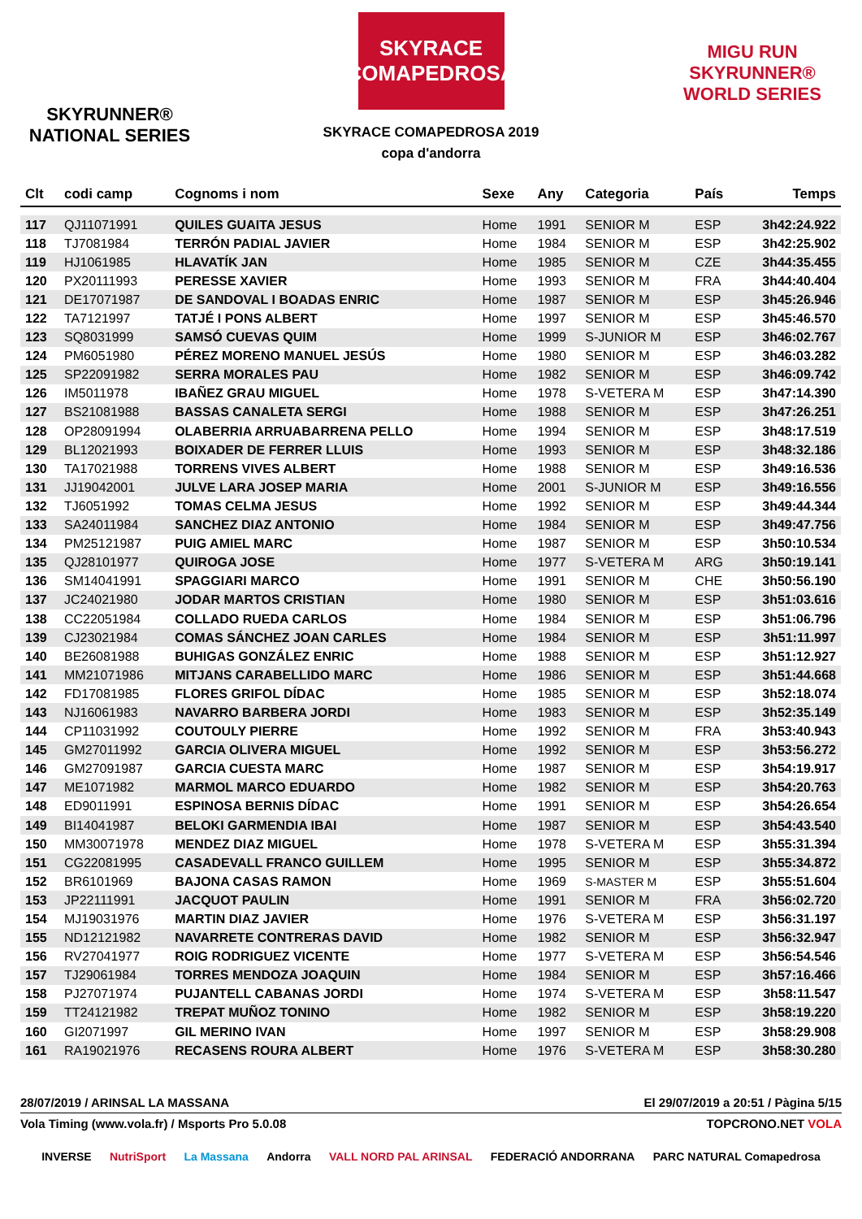SKYRUNNER®
NATIONAL SERIES
SKYRACE COMAPEDROSA
SKYRACE COMAPEDROSA 2019
copa d'andorra
MIGU RUN
SKYRUNNER®
WORLD SERIES
| Clt | codi camp | Cognoms i nom | Sexe | Any | Categoria | País | Temps |
| --- | --- | --- | --- | --- | --- | --- | --- |
| 117 | QJ11071991 | QUILES GUAITA JESUS | Home | 1991 | SENIOR M | ESP | 3h42:24.922 |
| 118 | TJ7081984 | TERRÓN PADIAL JAVIER | Home | 1984 | SENIOR M | ESP | 3h42:25.902 |
| 119 | HJ1061985 | HLAVATÍK JAN | Home | 1985 | SENIOR M | CZE | 3h44:35.455 |
| 120 | PX20111993 | PERESSE XAVIER | Home | 1993 | SENIOR M | FRA | 3h44:40.404 |
| 121 | DE17071987 | DE SANDOVAL I BOADAS ENRIC | Home | 1987 | SENIOR M | ESP | 3h45:26.946 |
| 122 | TA7121997 | TATJÉ I PONS ALBERT | Home | 1997 | SENIOR M | ESP | 3h45:46.570 |
| 123 | SQ8031999 | SAMSÓ CUEVAS QUIM | Home | 1999 | S-JUNIOR M | ESP | 3h46:02.767 |
| 124 | PM6051980 | PÉREZ MORENO MANUEL JESÚS | Home | 1980 | SENIOR M | ESP | 3h46:03.282 |
| 125 | SP22091982 | SERRA MORALES PAU | Home | 1982 | SENIOR M | ESP | 3h46:09.742 |
| 126 | IM5011978 | IBAÑEZ GRAU MIGUEL | Home | 1978 | S-VETERA M | ESP | 3h47:14.390 |
| 127 | BS21081988 | BASSAS CANALETA SERGI | Home | 1988 | SENIOR M | ESP | 3h47:26.251 |
| 128 | OP28091994 | OLABERRIA ARRUABARRENA PELLO | Home | 1994 | SENIOR M | ESP | 3h48:17.519 |
| 129 | BL12021993 | BOIXADER DE FERRER LLUIS | Home | 1993 | SENIOR M | ESP | 3h48:32.186 |
| 130 | TA17021988 | TORRENS VIVES ALBERT | Home | 1988 | SENIOR M | ESP | 3h49:16.536 |
| 131 | JJ19042001 | JULVE LARA JOSEP MARIA | Home | 2001 | S-JUNIOR M | ESP | 3h49:16.556 |
| 132 | TJ6051992 | TOMAS CELMA JESUS | Home | 1992 | SENIOR M | ESP | 3h49:44.344 |
| 133 | SA24011984 | SANCHEZ DIAZ ANTONIO | Home | 1984 | SENIOR M | ESP | 3h49:47.756 |
| 134 | PM25121987 | PUIG AMIEL MARC | Home | 1987 | SENIOR M | ESP | 3h50:10.534 |
| 135 | QJ28101977 | QUIROGA JOSE | Home | 1977 | S-VETERA M | ARG | 3h50:19.141 |
| 136 | SM14041991 | SPAGGIARI MARCO | Home | 1991 | SENIOR M | CHE | 3h50:56.190 |
| 137 | JC24021980 | JODAR MARTOS CRISTIAN | Home | 1980 | SENIOR M | ESP | 3h51:03.616 |
| 138 | CC22051984 | COLLADO RUEDA CARLOS | Home | 1984 | SENIOR M | ESP | 3h51:06.796 |
| 139 | CJ23021984 | COMAS SÁNCHEZ JOAN CARLES | Home | 1984 | SENIOR M | ESP | 3h51:11.997 |
| 140 | BE26081988 | BUHIGAS GONZÁLEZ ENRIC | Home | 1988 | SENIOR M | ESP | 3h51:12.927 |
| 141 | MM21071986 | MITJANS CARABELLIDO MARC | Home | 1986 | SENIOR M | ESP | 3h51:44.668 |
| 142 | FD17081985 | FLORES GRIFOL DÍDAC | Home | 1985 | SENIOR M | ESP | 3h52:18.074 |
| 143 | NJ16061983 | NAVARRO BARBERA JORDI | Home | 1983 | SENIOR M | ESP | 3h52:35.149 |
| 144 | CP11031992 | COUTOULY PIERRE | Home | 1992 | SENIOR M | FRA | 3h53:40.943 |
| 145 | GM27011992 | GARCIA OLIVERA MIGUEL | Home | 1992 | SENIOR M | ESP | 3h53:56.272 |
| 146 | GM27091987 | GARCIA CUESTA MARC | Home | 1987 | SENIOR M | ESP | 3h54:19.917 |
| 147 | ME1071982 | MARMOL MARCO EDUARDO | Home | 1982 | SENIOR M | ESP | 3h54:20.763 |
| 148 | ED9011991 | ESPINOSA BERNIS DÍDAC | Home | 1991 | SENIOR M | ESP | 3h54:26.654 |
| 149 | BI14041987 | BELOKI GARMENDIA IBAI | Home | 1987 | SENIOR M | ESP | 3h54:43.540 |
| 150 | MM30071978 | MENDEZ DIAZ MIGUEL | Home | 1978 | S-VETERA M | ESP | 3h55:31.394 |
| 151 | CG22081995 | CASADEVALL FRANCO GUILLEM | Home | 1995 | SENIOR M | ESP | 3h55:34.872 |
| 152 | BR6101969 | BAJONA CASAS RAMON | Home | 1969 | S-MASTER M | ESP | 3h55:51.604 |
| 153 | JP22111991 | JACQUOT PAULIN | Home | 1991 | SENIOR M | FRA | 3h56:02.720 |
| 154 | MJ19031976 | MARTIN DIAZ JAVIER | Home | 1976 | S-VETERA M | ESP | 3h56:31.197 |
| 155 | ND12121982 | NAVARRETE CONTRERAS DAVID | Home | 1982 | SENIOR M | ESP | 3h56:32.947 |
| 156 | RV27041977 | ROIG RODRIGUEZ VICENTE | Home | 1977 | S-VETERA M | ESP | 3h56:54.546 |
| 157 | TJ29061984 | TORRES MENDOZA JOAQUIN | Home | 1984 | SENIOR M | ESP | 3h57:16.466 |
| 158 | PJ27071974 | PUJANTELL CABANAS JORDI | Home | 1974 | S-VETERA M | ESP | 3h58:11.547 |
| 159 | TT24121982 | TREPAT MUÑOZ TONINO | Home | 1982 | SENIOR M | ESP | 3h58:19.220 |
| 160 | GI2071997 | GIL MERINO IVAN | Home | 1997 | SENIOR M | ESP | 3h58:29.908 |
| 161 | RA19021976 | RECASENS ROURA ALBERT | Home | 1976 | S-VETERA M | ESP | 3h58:30.280 |
28/07/2019 / ARINSAL LA MASSANA El 29/07/2019 a 20:51 / Pàgina 5/15
Vola Timing (www.vola.fr) / Msports Pro 5.0.08 TOPCRONO.NET VOLA
INVERSE NutriSport La Massana Andorra VALL NORD PAL ARINSAL FEDERACIÓ ANDORRANA PARC NATURAL Comapedrosa